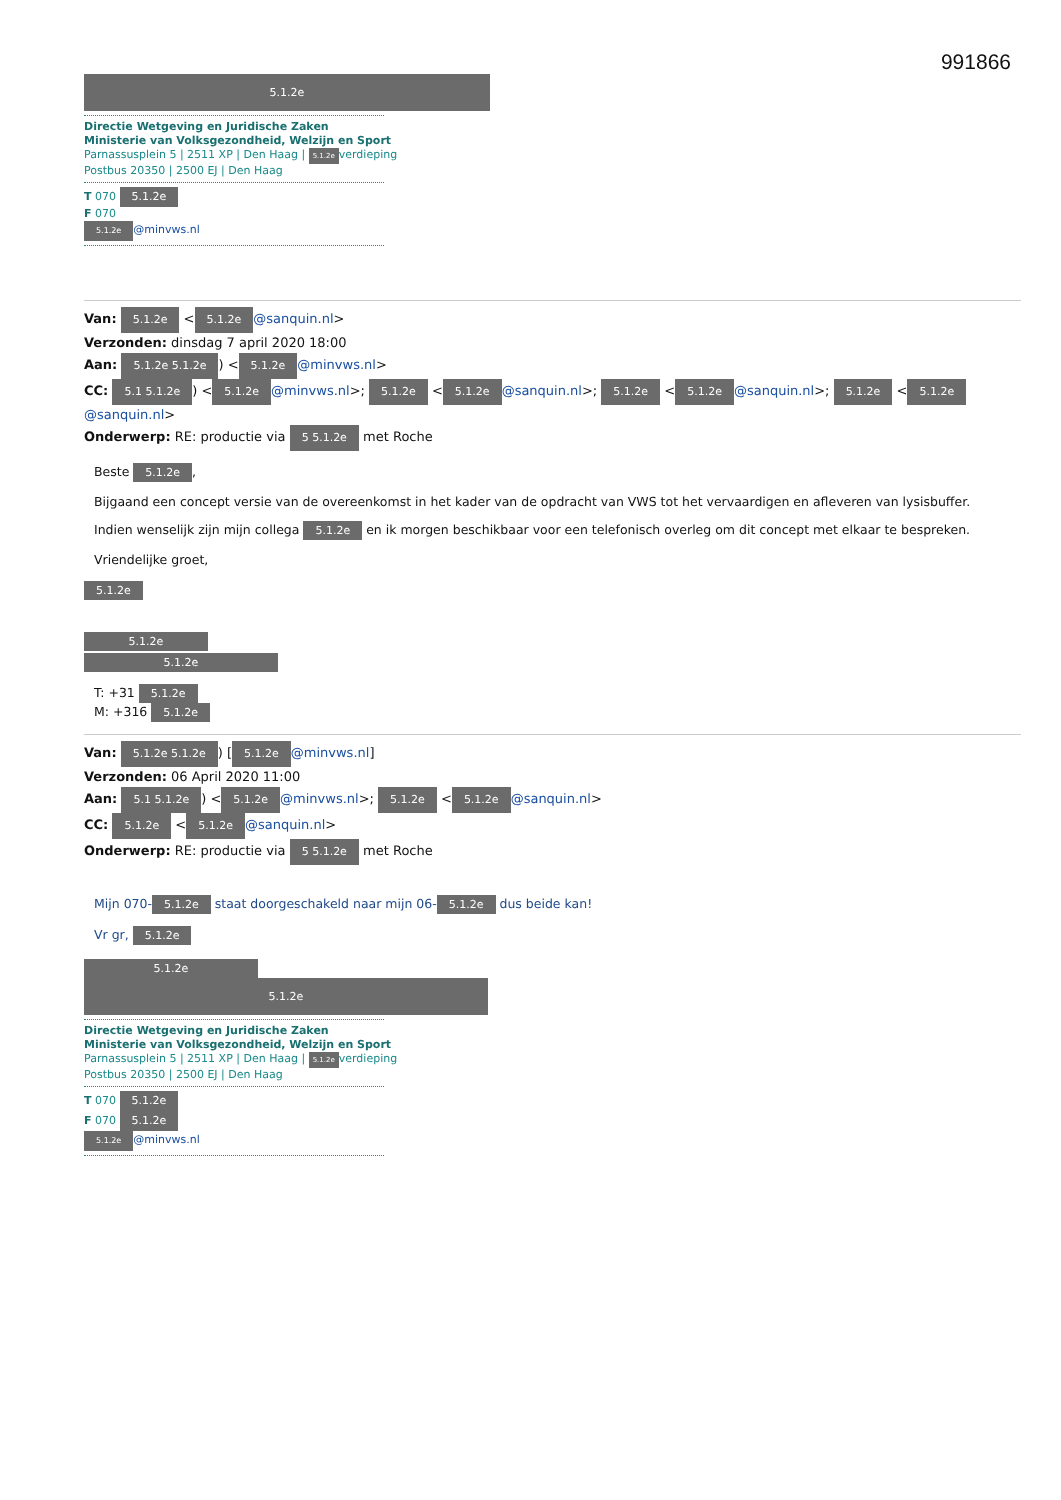991866
5.1.2e
Directie Wetgeving en Juridische Zaken
Ministerie van Volksgezondheid, Welzijn en Sport
Parnassusplein 5 | 2511 XP | Den Haag | 5.1.2e verdieping
Postbus 20350 | 2500 EJ | Den Haag
T 070 5.1.2e
F 070
5.1.2e @minvws.nl
Van: 5.1.2e < 5.1.2e @sanquin.nl>
Verzonden: dinsdag 7 april 2020 18:00
Aan: 5.1.2e 5.1.2e) < 5.1.2e @minvws.nl>
CC: 5.1 5.1.2e) < 5.1.2e @minvws.nl>; 5.1.2e < 5.1.2e @sanquin.nl>; 5.1.2e < 5.1.2e @sanquin.nl>; 5.1.2e < 5.1.2e @sanquin.nl>
Onderwerp: RE: productie via 5 5.1.2e met Roche
Beste 5.1.2e,
Bijgaand een concept versie van de overeenkomst in het kader van de opdracht van VWS tot het vervaardigen en afleveren van lysisbuffer.
Indien wenselijk zijn mijn collega 5.1.2e en ik morgen beschikbaar voor een telefonisch overleg om dit concept met elkaar te bespreken.
Vriendelijke groet,
5.1.2e 5.1.2e
5.1.2e
T: +31 5.1.2e
M: +316 5.1.2e
Van: 5.1.2e 5.1.2e) [5.1.2e @minvws.nl]
Verzonden: 06 April 2020 11:00
Aan: 5.1 5.1.2e) < 5.1.2e @minvws.nl>; 5.1.2e < 5.1.2e @sanquin.nl>
CC: 5.1.2e < 5.1.2e @sanquin.nl>
Onderwerp: RE: productie via 5 5.1.2e met Roche
Mijn 070- 5.1.2e staat doorgeschakeld naar mijn 06- 5.1.2e dus beide kan!
Vr gr, 5.1.2e
5.1.2e
5.1.2e
Directie Wetgeving en Juridische Zaken
Ministerie van Volksgezondheid, Welzijn en Sport
Parnassusplein 5 | 2511 XP | Den Haag | 5.1.2e verdieping
Postbus 20350 | 2500 EJ | Den Haag
T 070 5.1.2e
F 070 5.1.2e
5.1.2e @minvws.nl